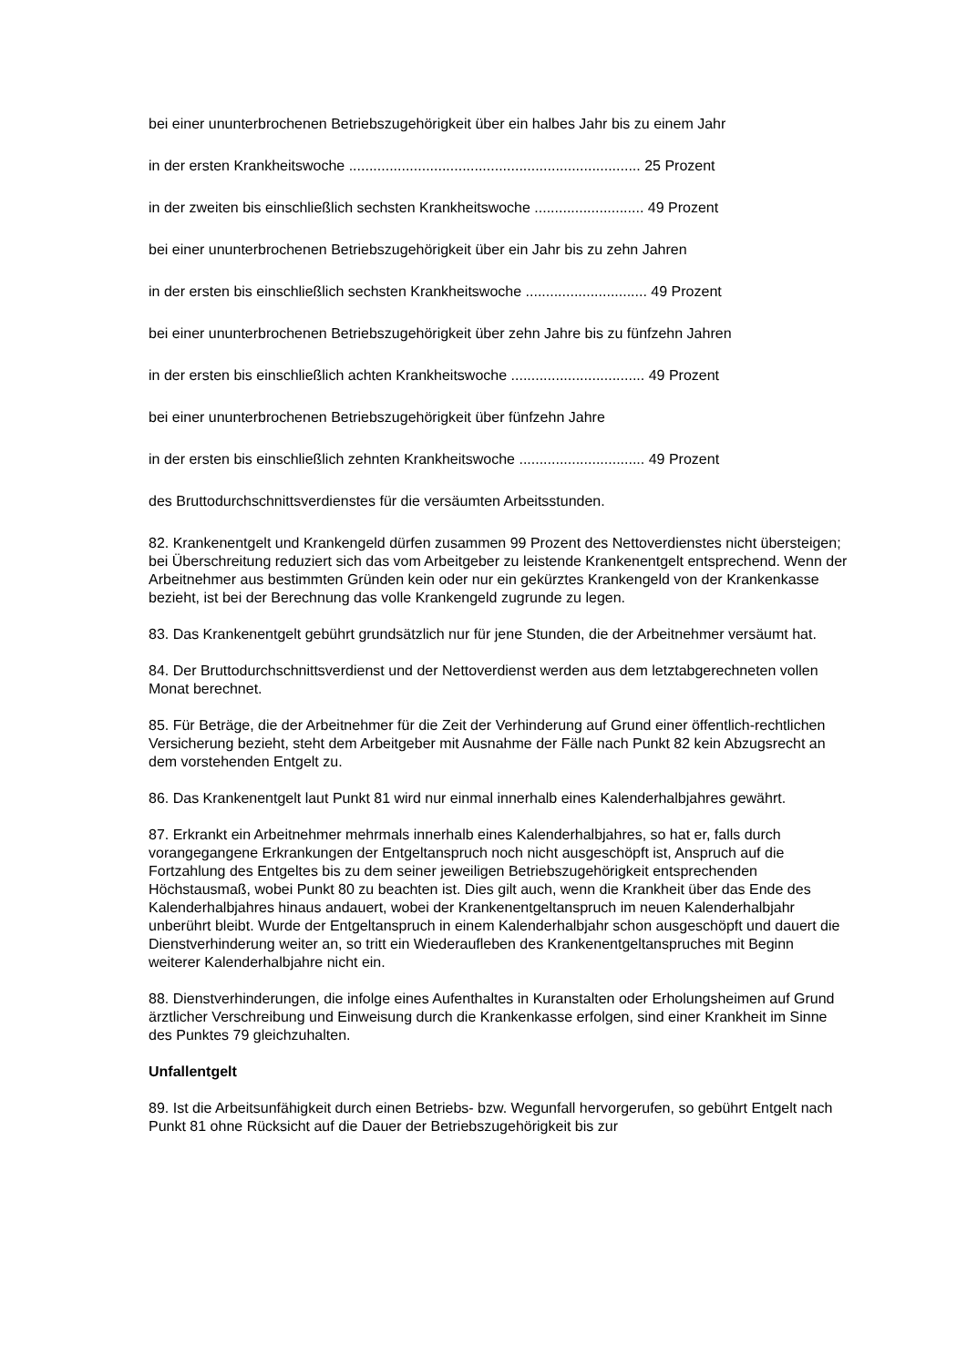bei einer ununterbrochenen Betriebszugehörigkeit über ein halbes Jahr bis zu einem Jahr
in der ersten Krankheitswoche ........................................................................ 25 Prozent
in der zweiten bis einschließlich sechsten Krankheitswoche ........................... 49 Prozent
bei einer ununterbrochenen Betriebszugehörigkeit über ein Jahr bis zu zehn Jahren
in der ersten bis einschließlich sechsten Krankheitswoche .............................. 49 Prozent
bei einer ununterbrochenen Betriebszugehörigkeit über zehn Jahre bis zu fünfzehn Jahren
in der ersten bis einschließlich achten Krankheitswoche ................................. 49 Prozent
bei einer ununterbrochenen Betriebszugehörigkeit über fünfzehn Jahre
in der ersten bis einschließlich zehnten Krankheitswoche ............................... 49 Prozent
des Bruttodurchschnittsverdienstes für die versäumten Arbeitsstunden.
82. Krankenentgelt und Krankengeld dürfen zusammen 99 Prozent des Nettoverdienstes nicht übersteigen; bei Überschreitung reduziert sich das vom Arbeitgeber zu leistende Krankenentgelt entsprechend. Wenn der Arbeitnehmer aus bestimmten Gründen kein oder nur ein gekürztes Krankengeld von der Krankenkasse bezieht, ist bei der Berechnung das volle Krankengeld zugrunde zu legen.
83. Das Krankenentgelt gebührt grundsätzlich nur für jene Stunden, die der Arbeitnehmer versäumt hat.
84. Der Bruttodurchschnittsverdienst und der Nettoverdienst werden aus dem letztabgerechneten vollen Monat berechnet.
85. Für Beträge, die der Arbeitnehmer für die Zeit der Verhinderung auf Grund einer öffentlich-rechtlichen Versicherung bezieht, steht dem Arbeitgeber mit Ausnahme der Fälle nach Punkt 82 kein Abzugsrecht an dem vorstehenden Entgelt zu.
86. Das Krankenentgelt laut Punkt 81 wird nur einmal innerhalb eines Kalenderhalbjahres gewährt.
87. Erkrankt ein Arbeitnehmer mehrmals innerhalb eines Kalenderhalbjahres, so hat er, falls durch vorangegangene Erkrankungen der Entgeltanspruch noch nicht ausgeschöpft ist, Anspruch auf die Fortzahlung des Entgeltes bis zu dem seiner jeweiligen Betriebszugehörigkeit entsprechenden Höchstausmaß, wobei Punkt 80 zu beachten ist. Dies gilt auch, wenn die Krankheit über das Ende des Kalenderhalbjahres hinaus andauert, wobei der Krankenentgeltanspruch im neuen Kalenderhalbjahr unberührt bleibt. Wurde der Entgeltanspruch in einem Kalenderhalbjahr schon ausgeschöpft und dauert die Dienstverhinderung weiter an, so tritt ein Wiederaufleben des Krankenentgeltanspruches mit Beginn weiterer Kalenderhalbjahre nicht ein.
88. Dienstverhinderungen, die infolge eines Aufenthaltes in Kuranstalten oder Erholungsheimen auf Grund ärztlicher Verschreibung und Einweisung durch die Krankenkasse erfolgen, sind einer Krankheit im Sinne des Punktes 79 gleichzuhalten.
Unfallentgelt
89. Ist die Arbeitsunfähigkeit durch einen Betriebs- bzw. Wegunfall hervorgerufen, so gebührt Entgelt nach Punkt 81 ohne Rücksicht auf die Dauer der Betriebszugehörigkeit bis zur